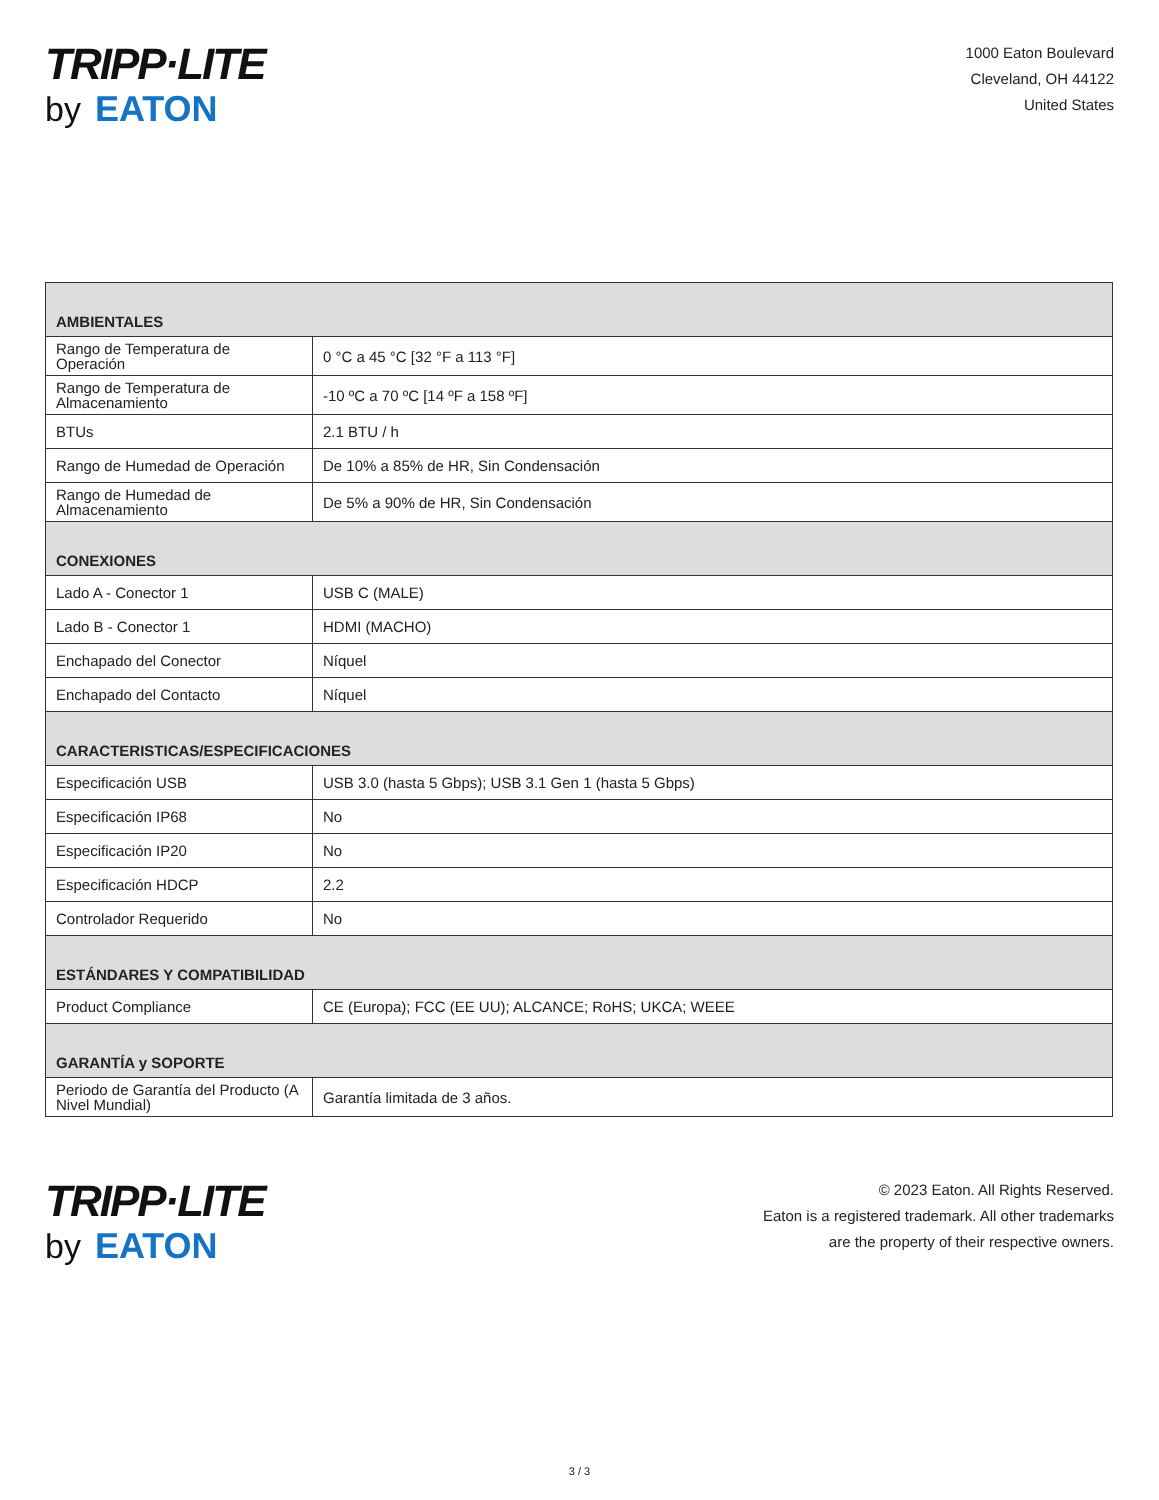TRIPP·LITE
by EATON
1000 Eaton Boulevard
Cleveland, OH 44122
United States
| AMBIENTALES | |
| --- | --- |
| Rango de Temperatura de Operación | 0 °C a 45 °C [32 °F a 113 °F] |
| Rango de Temperatura de Almacenamiento | -10 ºC a 70 ºC [14 ºF a 158 ºF] |
| BTUs | 2.1 BTU / h |
| Rango de Humedad de Operación | De 10% a 85% de HR, Sin Condensación |
| Rango de Humedad de Almacenamiento | De 5% a 90% de HR, Sin Condensación |
| CONEXIONES | |
| Lado A - Conector 1 | USB C (MALE) |
| Lado B - Conector 1 | HDMI (MACHO) |
| Enchapado del Conector | Níquel |
| Enchapado del Contacto | Níquel |
| CARACTERISTICAS/ESPECIFICACIONES | |
| Especificación USB | USB 3.0 (hasta 5 Gbps); USB 3.1 Gen 1 (hasta 5 Gbps) |
| Especificación IP68 | No |
| Especificación IP20 | No |
| Especificación HDCP | 2.2 |
| Controlador Requerido | No |
| ESTÁNDARES Y COMPATIBILIDAD | |
| Product Compliance | CE (Europa); FCC (EE UU); ALCANCE; RoHS; UKCA; WEEE |
| GARANTÍA y SOPORTE | |
| Periodo de Garantía del Producto (A Nivel Mundial) | Garantía limitada de 3 años. |
TRIPP·LITE
by EATON
© 2023 Eaton. All Rights Reserved.
Eaton is a registered trademark. All other trademarks
are the property of their respective owners.
3 / 3